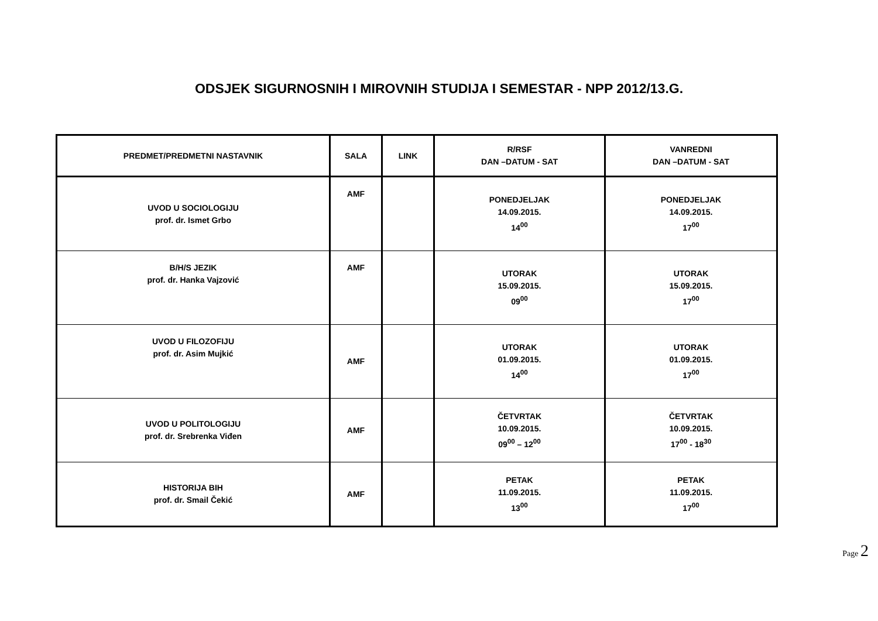ODSJEK SIGURNOSNIH I MIROVNIH STUDIJA I SEMESTAR - NPP 2012/13.G.
| PREDMET/PREDMETNI NASTAVNIK | SALA | LINK | R/RSF DAN –DATUM - SAT | VANREDNI DAN –DATUM - SAT |
| --- | --- | --- | --- | --- |
| UVOD U SOCIOLOGIJU prof. dr. Ismet Grbo | AMF | | PONEDJELJAK 14.09.2015. 14<sup>00</sup> | PONEDJELJAK 14.09.2015. 17<sup>00</sup> |
| B/H/S JEZIK prof. dr. Hanka Vajzović | AMF | | UTORAK 15.09.2015. 09<sup>00</sup> | UTORAK 15.09.2015. 17<sup>00</sup> |
| UVOD U FILOZOFIJU prof. dr. Asim Mujkić | AMF | | UTORAK 01.09.2015. 14<sup>00</sup> | UTORAK 01.09.2015. 17<sup>00</sup> |
| UVOD U POLITOLOGIJU prof. dr. Srebrenka Viđen | AMF | | ČETVRTAK 10.09.2015. 09<sup>00</sup> – 12<sup>00</sup> | ČETVRTAK 10.09.2015. 17<sup>00</sup> - 18<sup>30</sup> |
| HISTORIJA BIH prof. dr. Smail Čekić | AMF | | PETAK 11.09.2015. 13<sup>00</sup> | PETAK 11.09.2015. 17<sup>00</sup> |
Page 2